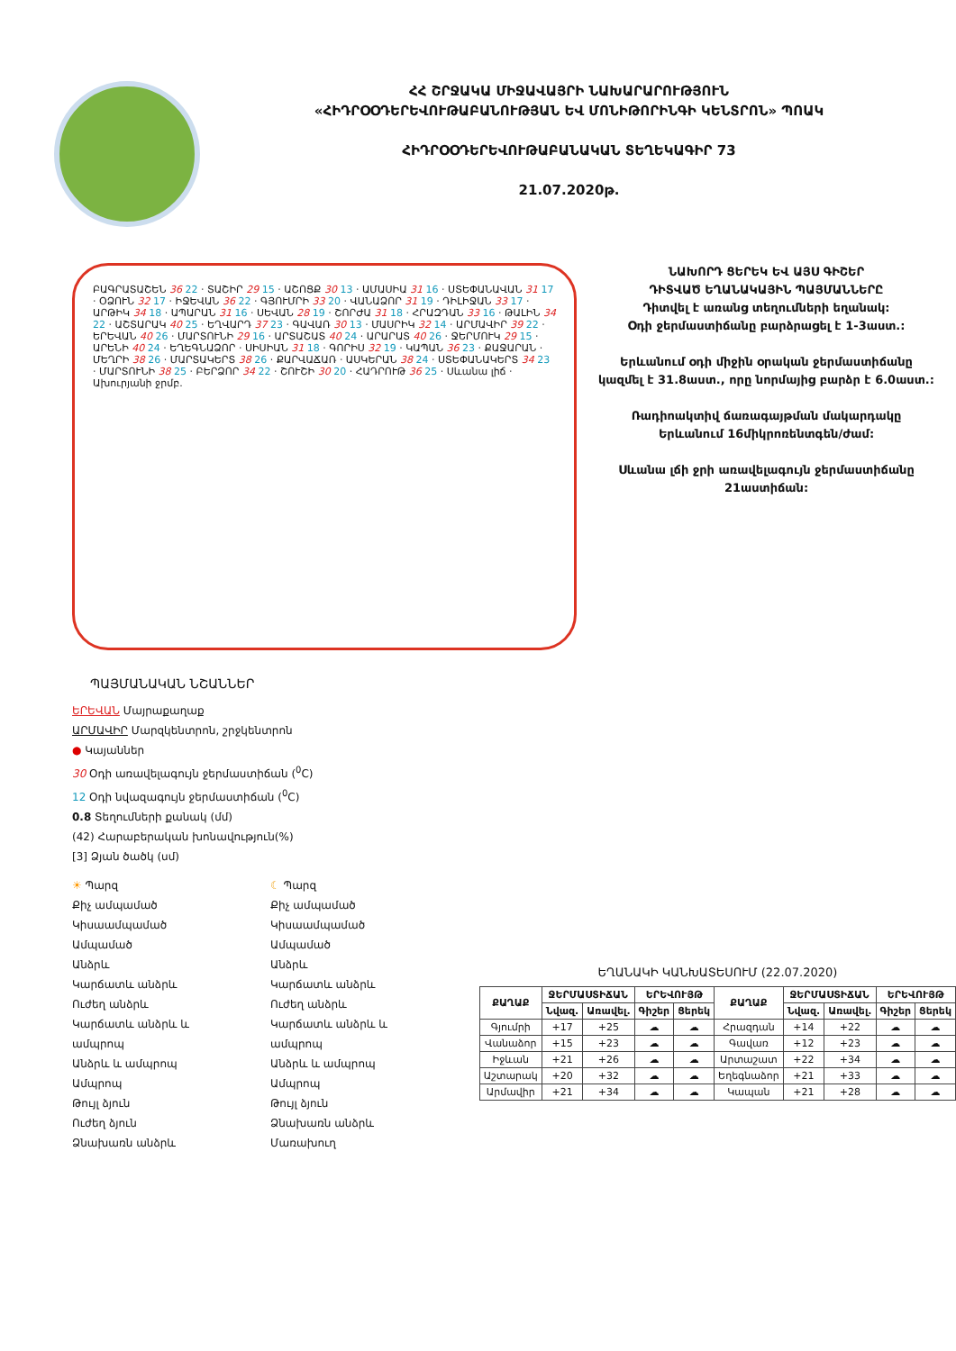ՀՀ ՇՐՋԱԿԱ ՄԻՋԱՎԱՅՐԻ ՆԱԽԱՐԱՐՈՒԹՅՈՒՆ
«ՀԻԴՐՕՕԴԵՐԵՎՈՒԹԱԲԱՆՈՒԹՅԱՆ ԵՎ ՄՈՆԻԹՈՐԻՆԳԻ ԿԵՆՏՐՈՆ» ՊՈԱԿ
ՀԻԴՐՕՕԴԵՐԵՎՈՒԹԱԲԱՆԱԿԱՆ ՏԵՂԵԿԱԳԻՐ 73
21.07.2020թ.
ԲԱԳՐԱՏԱՇԵՆ 36 22 · ՏԱՇԻՐ 29 15 · ԱՇՈՑՔ 30 13 · ԱՄԱՍԻԱ 31 16 · ՍՏԵՓԱՆԱՎԱՆ 31 17 · ՕՁՈՒՆ 32 17 · ԻՋԵՎԱՆ 36 22 · ԳՅՈՒՄՐԻ 33 20 · ՎԱՆԱՁՈՐ 31 19 · ԴԻԼԻՋԱՆ 33 17 · ԱՐԹԻԿ 34 18 · ԱՊԱՐԱՆ 31 16 · ՍԵՎԱՆ 28 19 · ՇՈՐԺԱ 31 18 · ՀՐԱԶԴԱՆ 33 16 · ԹԱԼԻՆ 34 22 · ԱՇՏԱՐԱԿ 40 25 · ԵՂՎԱՐԴ 37 23 · ԳԱՎԱՌ 30 13 · ՄԱՍՐԻԿ 32 14 · ԱՐՄԱՎԻՐ 39 22 · ԵՐԵՎԱՆ 40 26 · ՄԱՐՏՈՒՆԻ 29 16 · ԱՐՏԱՇԱՏ 40 24 · ԱՐԱՐԱՏ 40 26 · ՋԵՐՄՈՒԿ 29 15 · ԱՐԵՆԻ 40 24 · ԵՂԵԳՆԱՁՈՐ · ՍԻՍԻԱՆ 31 18 · ԳՈՐԻՍ 32 19 · ԿԱՊԱՆ 36 23 · ՔԱՋԱՐԱՆ · ՄԵՂՐԻ 38 26 · ՄԱՐՏԱԿԵՐՏ 38 26 · ՔԱՐՎԱՃԱՌ · ԱՍԿԵՐԱՆ 38 24 · ՍՏԵՓԱՆԱԿԵՐՏ 34 23 · ՄԱՐՏՈՒՆԻ 38 25 · ԲԵՐՁՈՐ 34 22 · ՇՈՒՇԻ 30 20 · ՀԱԴՐՈՒԹ 36 25 · Սևանա լիճ · Ախուրյանի ջրմբ.
ՆԱԽՈՐԴ ՑԵՐԵԿ ԵՎ ԱՅՍ ԳԻՇԵՐ
ԴԻՏՎԱԾ ԵՂԱՆԱԿԱՅԻՆ ՊԱՅՄԱՆՆԵՐԸ
Դիտվել է առանց տեղումների եղանակ:
Օդի ջերմաստիճանը բարձրացել է 1-3աստ.:
Երևանում օդի միջին օրական ջերմաստիճանը
կազմել է 31.8աստ., որը նորմայից բարձր է 6.0աստ.:
Ռադիոակտիվ ճառագայթման մակարդակը
Երևանում 16միկրոռենտգեն/ժամ:
Սևանա լճի ջրի առավելագույն ջերմաստիճանը 21աստիճան:
ՊԱՅՄԱՆԱԿԱՆ ՆՇԱՆՆԵՐ
ԵՐԵՎԱՆ Մայրաքաղաք
ԱՐՄԱՎԻՐ Մարզկենտրոն, շրջկենտրոն
● Կայաններ
30 Օդի առավելագույն ջերմաստիճան (<sup>0</sup>C)
12 Օդի նվազագույն ջերմաստիճան (<sup>0</sup>C)
0.8 Տեղումների քանակ (մմ)
(42) Հարաբերական խոնավություն(%)
[3] Ձյան ծածկ (սմ)
☀ Պարզ
Քիչ ամպամած
Կիսաամպամած
Ամպամած
Անձրև
Կարճատև անձրև
Ուժեղ անձրև
Կարճատև անձրև և ամպրոպ
Անձրև և ամպրոպ
Ամպրոպ
Թույլ ձյուն
Ուժեղ ձյուն
Ձնախառն անձրև
☾ Պարզ
Քիչ ամպամած
Կիսաամպամած
Ամպամած
Անձրև
Կարճատև անձրև
Ուժեղ անձրև
Կարճատև անձրև և ամպրոպ
Անձրև և ամպրոպ
Ամպրոպ
Թույլ ձյուն
Ձնախառն անձրև
Մառախուղ
ԵՂԱՆԱԿԻ ԿԱՆԽԱՏԵՍՈՒՄ (22.07.2020)
| ՔԱՂԱՔ | ՋԵՐՄԱՍՏԻՃԱՆ | | ԵՐԵՎՈՒՅԹ | | ՔԱՂԱՔ | ՋԵՐՄԱՍՏԻՃԱՆ | | ԵՐԵՎՈՒՅԹ | |
| --- | --- | --- | --- | --- | --- | --- | --- | --- | --- |
| | Նվազ. | Առավել. | Գիշեր | Ցերեկ | | Նվազ. | Առավել. | Գիշեր | Ցերեկ |
| Գյումրի | +17 | +25 | ☁ | ☁ | Հրազդան | +14 | +22 | ☁ | ☁ |
| Վանաձոր | +15 | +23 | ☁ | ☁ | Գավառ | +12 | +23 | ☁ | ☁ |
| Իջևան | +21 | +26 | ☁ | ☁ | Արտաշատ | +22 | +34 | ☁ | ☁ |
| Աշտարակ | +20 | +32 | ☁ | ☁ | Եղեգնաձոր | +21 | +33 | ☁ | ☁ |
| Արմավիր | +21 | +34 | ☁ | ☁ | Կապան | +21 | +28 | ☁ | ☁ |